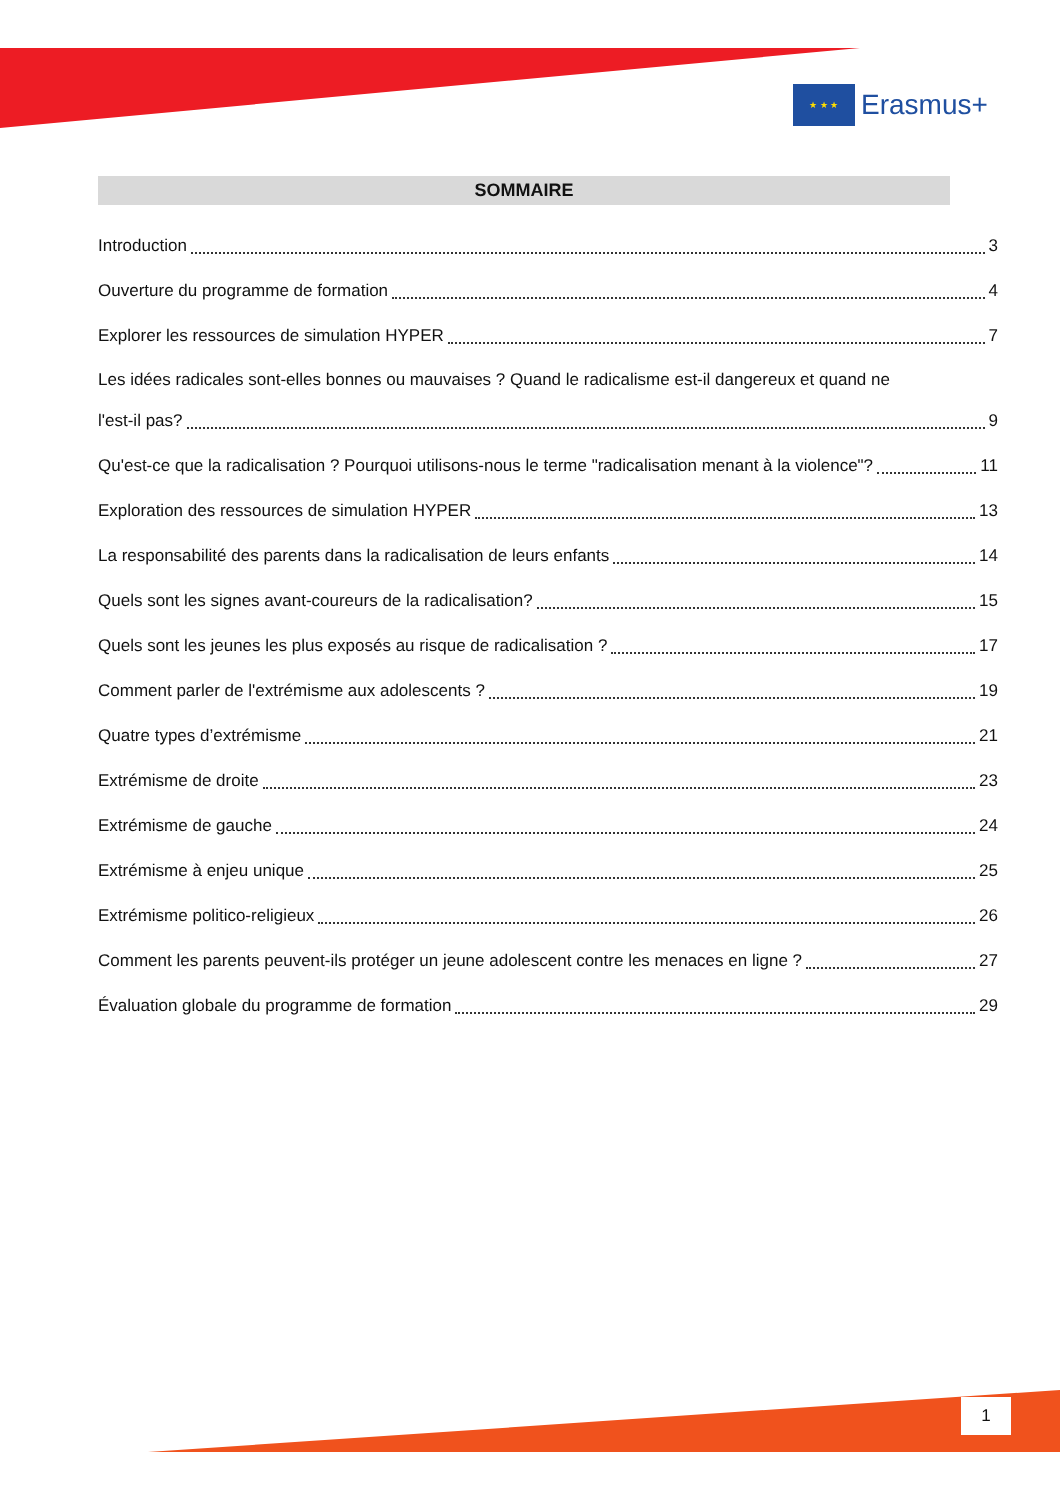★ ★ ★
Erasmus+
SOMMAIRE
Introduction 3
Ouverture du programme de formation 4
Explorer les ressources de simulation HYPER 7
Les idées radicales sont-elles bonnes ou mauvaises ? Quand le radicalisme est-il dangereux et quand ne
l'est-il pas? 9
Qu'est-ce que la radicalisation ? Pourquoi utilisons-nous le terme "radicalisation menant à la violence"? 11
Exploration des ressources de simulation HYPER 13
La responsabilité des parents dans la radicalisation de leurs enfants 14
Quels sont les signes avant-coureurs de la radicalisation? 15
Quels sont les jeunes les plus exposés au risque de radicalisation ? 17
Comment parler de l'extrémisme aux adolescents ? 19
Quatre types d’extrémisme 21
Extrémisme de droite 23
Extrémisme de gauche 24
Extrémisme à enjeu unique 25
Extrémisme politico-religieux 26
Comment les parents peuvent-ils protéger un jeune adolescent contre les menaces en ligne ? 27
Évaluation globale du programme de formation 29
1